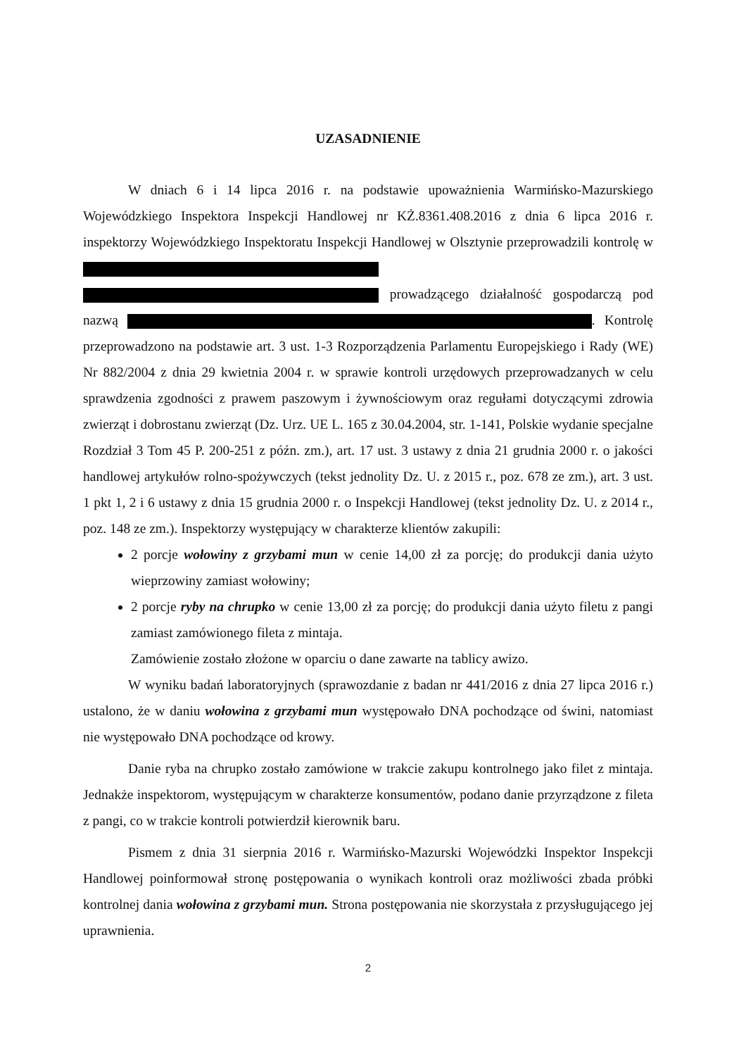UZASADNIENIE
W dniach 6 i 14 lipca 2016 r. na podstawie upoważnienia Warmińsko-Mazurskiego Wojewódzkiego Inspektora Inspekcji Handlowej nr KŻ.8361.408.2016 z dnia 6 lipca 2016 r. inspektorzy Wojewódzkiego Inspektoratu Inspekcji Handlowej w Olsztynie przeprowadzili kontrolę w prowadzącego działalność gospodarczą pod nazwą . Kontrolę przeprowadzono na podstawie art. 3 ust. 1-3 Rozporządzenia Parlamentu Europejskiego i Rady (WE) Nr 882/2004 z dnia 29 kwietnia 2004 r. w sprawie kontroli urzędowych przeprowadzanych w celu sprawdzenia zgodności z prawem paszowym i żywnościowym oraz regułami dotyczącymi zdrowia zwierząt i dobrostanu zwierząt (Dz. Urz. UE L. 165 z 30.04.2004, str. 1-141, Polskie wydanie specjalne Rozdział 3 Tom 45 P. 200-251 z późn. zm.), art. 17 ust. 3 ustawy z dnia 21 grudnia 2000 r. o jakości handlowej artykułów rolno-spożywczych (tekst jednolity Dz. U. z 2015 r., poz. 678 ze zm.), art. 3 ust. 1 pkt 1, 2 i 6 ustawy z dnia 15 grudnia 2000 r. o Inspekcji Handlowej (tekst jednolity Dz. U. z 2014 r., poz. 148 ze zm.). Inspektorzy występujący w charakterze klientów zakupili:
2 porcje wołowiny z grzybami mun w cenie 14,00 zł za porcję; do produkcji dania użyto wieprzowiny zamiast wołowiny;
2 porcje ryby na chrupko w cenie 13,00 zł za porcję; do produkcji dania użyto filetu z pangi zamiast zamówionego fileta z mintaja.
Zamówienie zostało złożone w oparciu o dane zawarte na tablicy awizo.
W wyniku badań laboratoryjnych (sprawozdanie z badan nr 441/2016 z dnia 27 lipca 2016 r.) ustalono, że w daniu wołowina z grzybami mun występowało DNA pochodzące od świni, natomiast nie występowało DNA pochodzące od krowy.
Danie ryba na chrupko zostało zamówione w trakcie zakupu kontrolnego jako filet z mintaja. Jednakże inspektorom, występującym w charakterze konsumentów, podano danie przyrządzone z fileta z pangi, co w trakcie kontroli potwierdził kierownik baru.
Pismem z dnia 31 sierpnia 2016 r. Warmińsko-Mazurski Wojewódzki Inspektor Inspekcji Handlowej poinformował stronę postępowania o wynikach kontroli oraz możliwości zbada próbki kontrolnej dania wołowina z grzybami mun. Strona postępowania nie skorzystała z przysługującego jej uprawnienia.
2